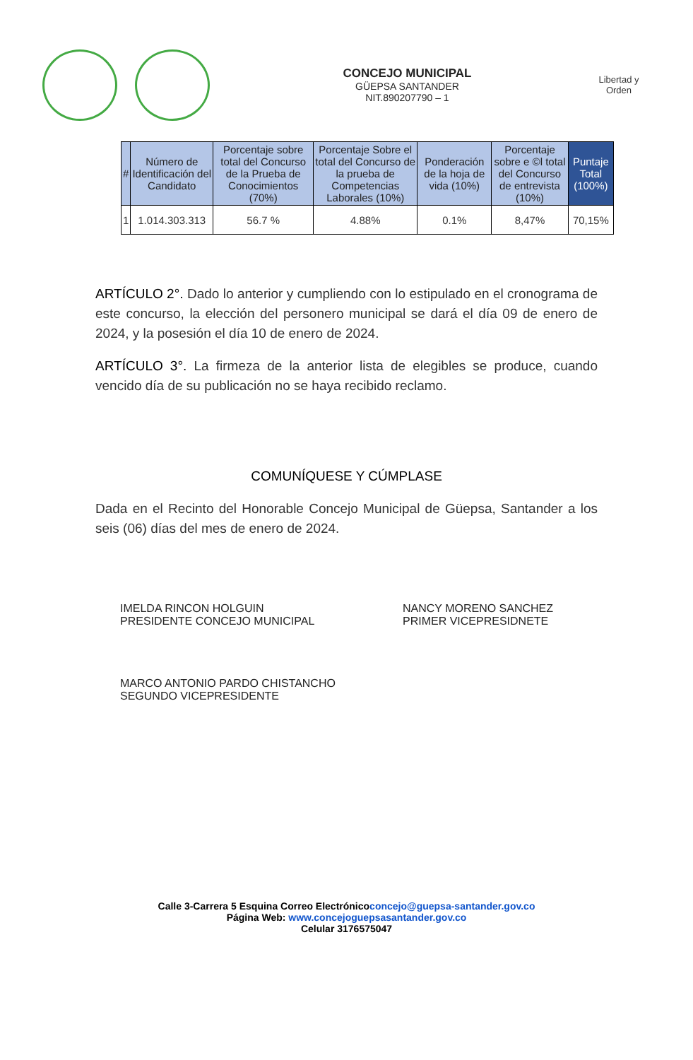CONCEJO MUNICIPAL
GÜEPSA SANTANDER
NIT.890207790 – 1
Libertad y Orden
| # | Número de Identificación del Candidato | Porcentaje sobre total del Concurso de la Prueba de Conocimientos (70%) | Porcentaje Sobre el total del Concurso de la prueba de Competencias Laborales (10%) | Ponderación de la hoja de vida (10%) | Porcentaje sobre e ©l total del Concurso de entrevista (10%) | Puntaje Total (100%) |
| --- | --- | --- | --- | --- | --- | --- |
| 1 | 1.014.303.313 | 56.7 % | 4.88% | 0.1% | 8,47% | 70,15% |
ARTÍCULO 2°. Dado lo anterior y cumpliendo con lo estipulado en el cronograma de este concurso, la elección del personero municipal se dará el día 09 de enero de 2024, y la posesión el día 10 de enero de 2024.
ARTÍCULO 3°. La firmeza de la anterior lista de elegibles se produce, cuando vencido día de su publicación no se haya recibido reclamo.
COMUNÍQUESE Y CÚMPLASE
Dada en el Recinto del Honorable Concejo Municipal de Güepsa, Santander a los seis (06) días del mes de enero de 2024.
IMELDA RINCON HOLGUIN
PRESIDENTE CONCEJO MUNICIPAL
NANCY MORENO SANCHEZ
PRIMER VICEPRESIDNETE
MARCO ANTONIO PARDO CHISTANCHO
SEGUNDO VICEPRESIDENTE
Calle 3-Carrera 5 Esquina Correo Electrónicoconcejo@guepsa-santander.gov.co
Página Web: www.concejoguepsasantander.gov.co
Celular 3176575047